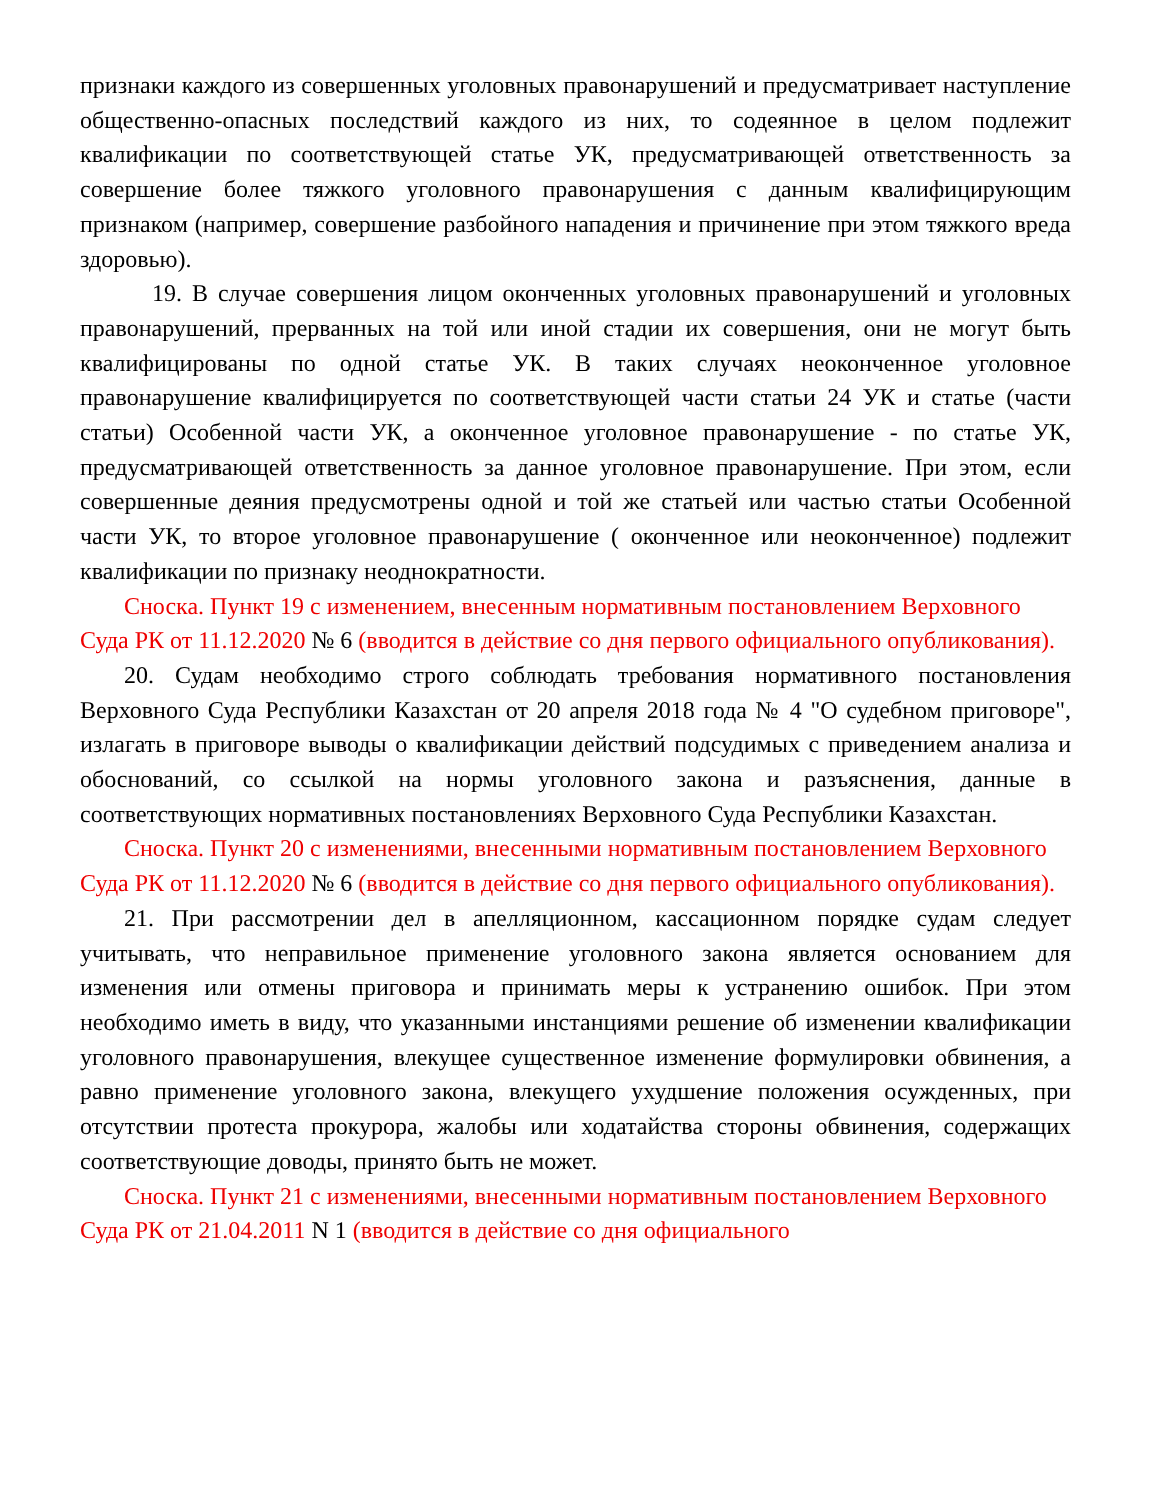признаки каждого из совершенных уголовных правонарушений и предусматривает наступление общественно-опасных последствий каждого из них, то содеянное в целом подлежит квалификации по соответствующей статье УК, предусматривающей ответственность за совершение более тяжкого уголовного правонарушения с данным квалифицирующим признаком (например, совершение разбойного нападения и причинение при этом тяжкого вреда здоровью).
19. В случае совершения лицом оконченных уголовных правонарушений и уголовных правонарушений, прерванных на той или иной стадии их совершения, они не могут быть квалифицированы по одной статье УК. В таких случаях неоконченное уголовное правонарушение квалифицируется по соответствующей части статьи 24 УК и статье (части статьи) Особенной части УК, а оконченное уголовное правонарушение - по статье УК, предусматривающей ответственность за данное уголовное правонарушение. При этом, если совершенные деяния предусмотрены одной и той же статьей или частью статьи Особенной части УК, то второе уголовное правонарушение ( оконченное или неоконченное) подлежит квалификации по признаку неоднократности.
Сноска. Пункт 19 с изменением, внесенным нормативным постановлением Верховного Суда РК от 11.12.2020 № 6 (вводится в действие со дня первого официального опубликования).
20. Судам необходимо строго соблюдать требования нормативного постановления Верховного Суда Республики Казахстан от 20 апреля 2018 года № 4 "О судебном приговоре", излагать в приговоре выводы о квалификации действий подсудимых с приведением анализа и обоснований, со ссылкой на нормы уголовного закона и разъяснения, данные в соответствующих нормативных постановлениях Верховного Суда Республики Казахстан.
Сноска. Пункт 20 с изменениями, внесенными нормативным постановлением Верховного Суда РК от 11.12.2020 № 6 (вводится в действие со дня первого официального опубликования).
21. При рассмотрении дел в апелляционном, кассационном порядке судам следует учитывать, что неправильное применение уголовного закона является основанием для изменения или отмены приговора и принимать меры к устранению ошибок. При этом необходимо иметь в виду, что указанными инстанциями решение об изменении квалификации уголовного правонарушения, влекущее существенное изменение формулировки обвинения, а равно применение уголовного закона, влекущего ухудшение положения осужденных, при отсутствии протеста прокурора, жалобы или ходатайства стороны обвинения, содержащих соответствующие доводы, принято быть не может.
Сноска. Пункт 21 с изменениями, внесенными нормативным постановлением Верховного Суда РК от 21.04.2011 N 1 (вводится в действие со дня официального